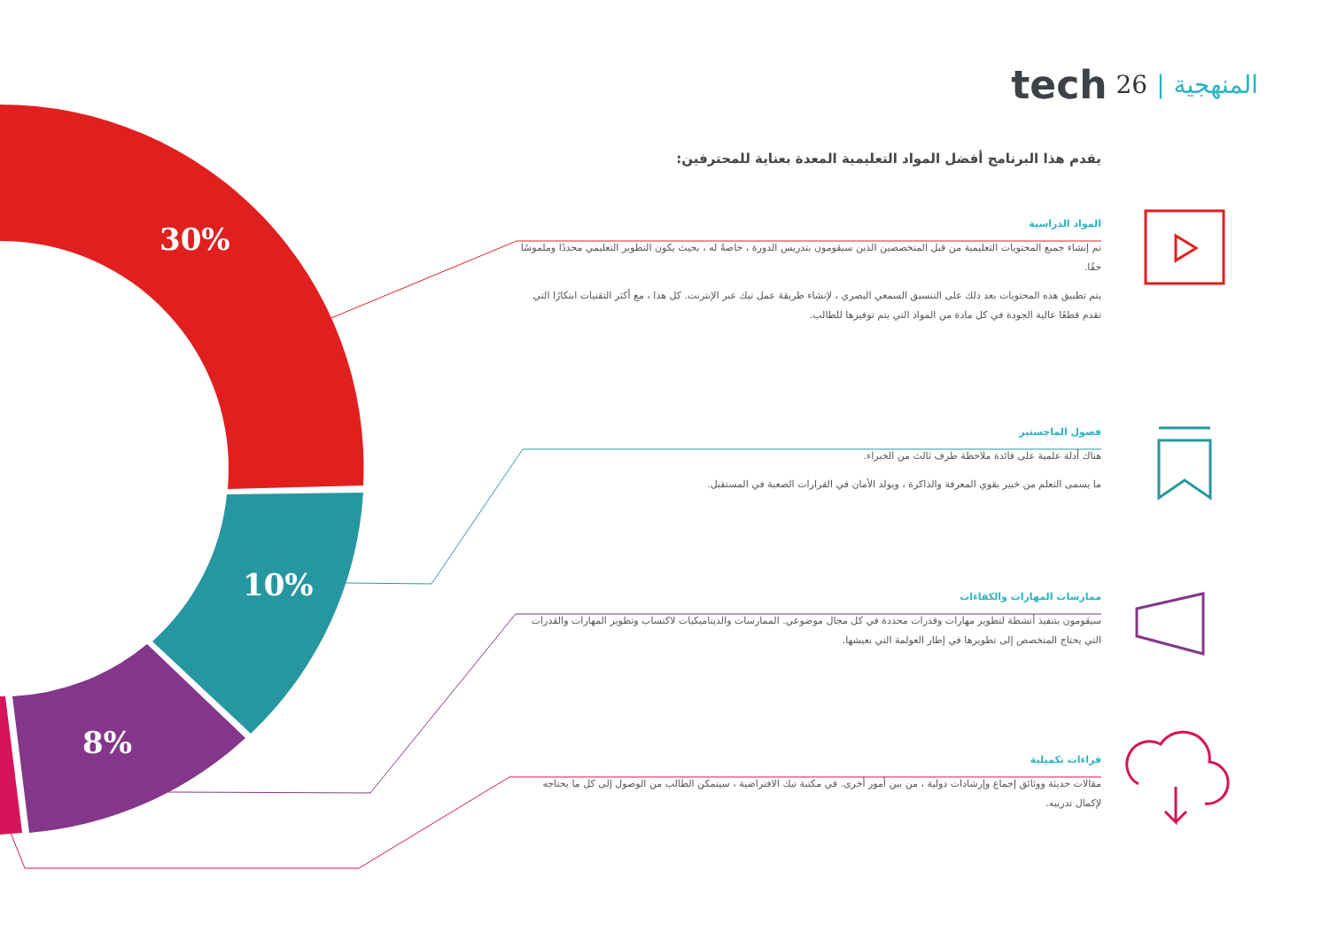30%
10%
8%
tech 26 | المنهجية
يقدم هذا البرنامج أفضل المواد التعليمية المعدة بعناية للمحترفين:
المواد الدراسية
تم إنشاء جميع المحتويات التعليمية من قبل المتخصصين الذين سيقومون بتدريس الدورة ، خاصةً له ، بحيث يكون التطوير التعليمي محددًا وملموسًا حقًا.
يتم تطبيق هذه المحتويات بعد ذلك على التنسيق السمعي البصري ، لإنشاء طريقة عمل تيك عبر الإنترنت. كل هذا ، مع أكثر التقنيات ابتكارًا التي تقدم قطعًا عالية الجودة في كل مادة من المواد التي يتم توفيرها للطالب.
فصول الماجستير
هناك أدلة علمية على فائدة ملاحظة طرف ثالث من الخبراء.
ما يسمى التعلم من خبير يقوي المعرفة والذاكرة ، ويولد الأمان في القرارات الصعبة في المستقبل.
ممارسات المهارات والكفاءات
سيقومون بتنفيذ أنشطة لتطوير مهارات وقدرات محددة في كل مجال موضوعي. الممارسات والديناميكيات لاكتساب وتطوير المهارات والقدرات التي يحتاج المتخصص إلى تطويرها في إطار العولمة التي نعيشها.
قراءات تكميلية
مقالات حديثة ووثائق إجماع وإرشادات دولية ، من بين أمور أخرى. في مكتبة تيك الافتراضية ، سيتمكن الطالب من الوصول إلى كل ما يحتاجه لإكمال تدريبه.